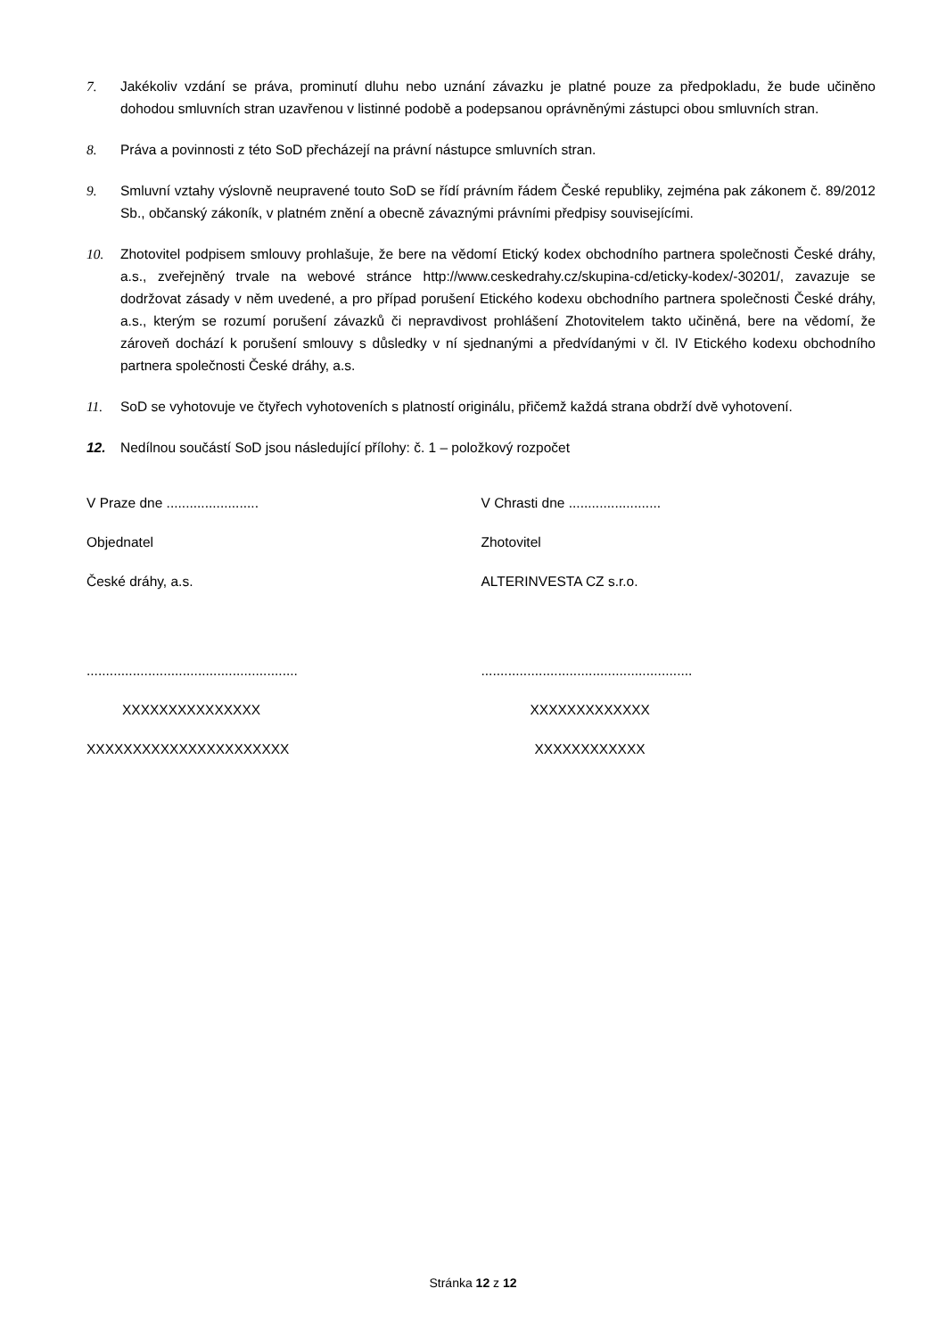7. Jakékoliv vzdání se práva, prominutí dluhu nebo uznání závazku je platné pouze za předpokladu, že bude učiněno dohodou smluvních stran uzavřenou v listinné podobě a podepsanou oprávněnými zástupci obou smluvních stran.
8. Práva a povinnosti z této SoD přecházejí na právní nástupce smluvních stran.
9. Smluvní vztahy výslovně neupravené touto SoD se řídí právním řádem České republiky, zejména pak zákonem č. 89/2012 Sb., občanský zákoník, v platném znění a obecně závaznými právními předpisy souvisejícími.
10. Zhotovitel podpisem smlouvy prohlašuje, že bere na vědomí Etický kodex obchodního partnera společnosti České dráhy, a.s., zveřejněný trvale na webové stránce http://www.ceskedrahy.cz/skupina-cd/eticky-kodex/-30201/, zavazuje se dodržovat zásady v něm uvedené, a pro případ porušení Etického kodexu obchodního partnera společnosti České dráhy, a.s., kterým se rozumí porušení závazků či nepravdivost prohlášení Zhotovitelem takto učiněná, bere na vědomí, že zároveň dochází k porušení smlouvy s důsledky v ní sjednanými a předvídanými v čl. IV Etického kodexu obchodního partnera společnosti České dráhy, a.s.
11. SoD se vyhotovuje ve čtyřech vyhotoveních s platností originálu, přičemž každá strana obdrží dvě vyhotovení.
12. Nedílnou součástí SoD jsou následující přílohy: č. 1 – položkový rozpočet
V Praze dne ........................
Objednatel
České dráhy, a.s.
.......................................................
XXXXXXXXXXXXXXX
XXXXXXXXXXXXXXXXXXXXXX
V Chrasti dne ........................
Zhotovitel
ALTERINVESTA CZ s.r.o.
.......................................................
XXXXXXXXXXXXX
XXXXXXXXXXXX
Stránka 12 z 12